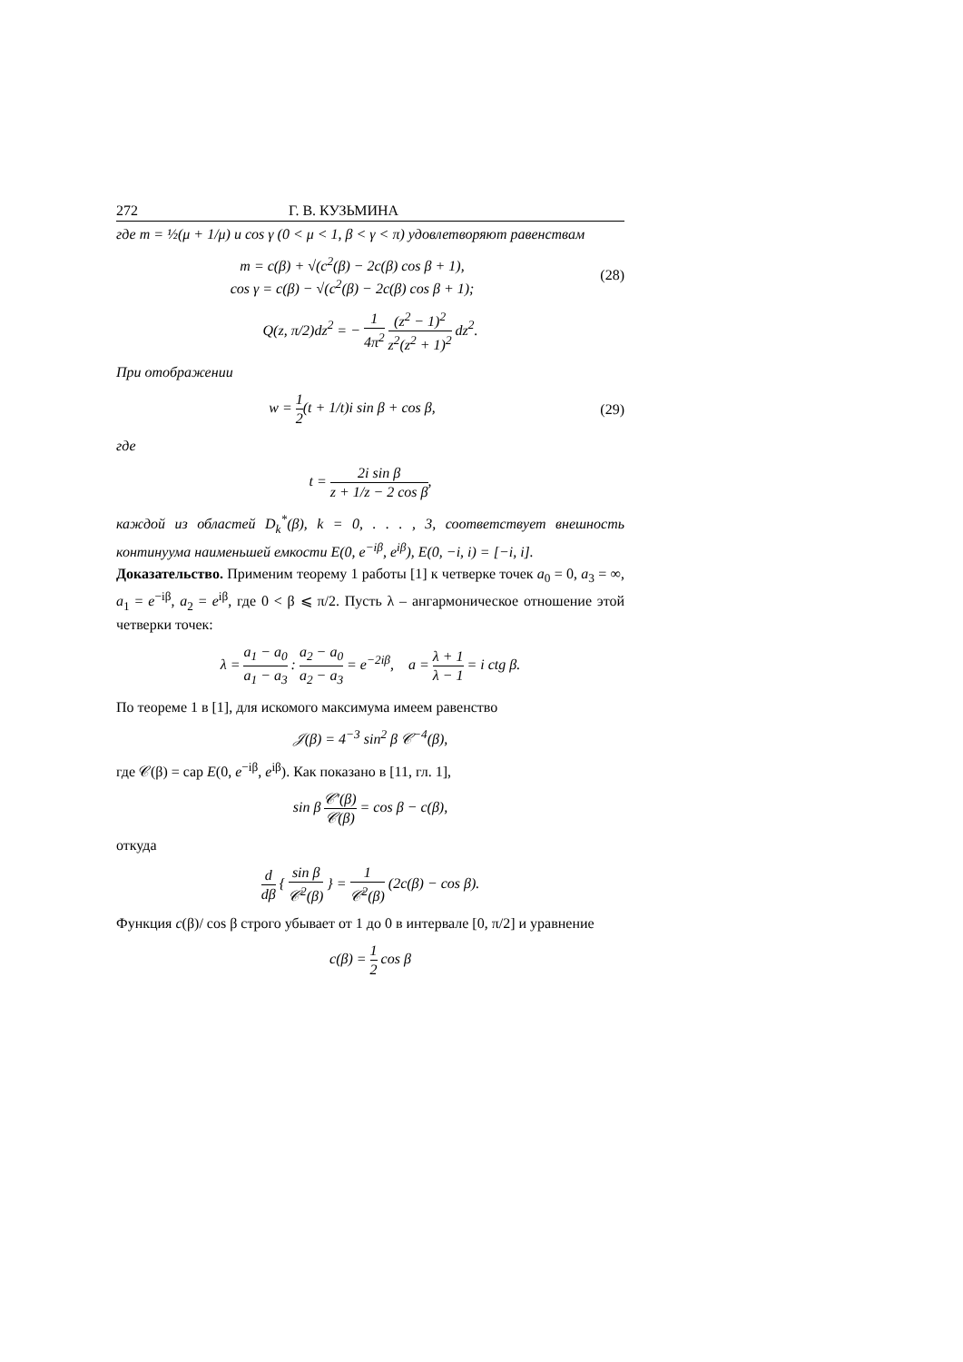272 Г. В. КУЗЬМИНА
где m = ½(μ + 1/μ) и cos γ (0 < μ < 1, β < γ < π) удовлетворяют равенствам
m = c(β) + √(c<sup>2</sup>(β) − 2c(β) cos β + 1),
cos γ = c(β) − √(c<sup>2</sup>(β) − 2c(β) cos β + 1);
(28)
Q(z, π/2)dz<sup>2</sup> = − 1 4π<sup>2</sup> (z<sup>2</sup> − 1)<sup>2</sup> z<sup>2</sup>(z<sup>2</sup> + 1)<sup>2</sup> dz<sup>2</sup>.
При отображении
w = 1 2(t + 1/t)i sin β + cos β,
(29)
где
t = 2i sin β z + 1/z − 2 cos β,
каждой из областей D<sub>k</sub><sup>*</sup>(β), k = 0, . . . , 3, соответствует внешность континуума наименьшей емкости E(0, e<sup>−iβ</sup>, e<sup>iβ</sup>), E(0, −i, i) = [−i, i].
Доказательство. Применим теорему 1 работы [1] к четверке точек a<sub>0</sub> = 0, a<sub>3</sub> = ∞, a<sub>1</sub> = e<sup>−iβ</sup>, a<sub>2</sub> = e<sup>iβ</sup>, где 0 < β ⩽ π/2. Пусть λ – ангармоническое отношение этой четверки точек:
λ = a<sub>1</sub> − a<sub>0</sub> a<sub>1</sub> − a<sub>3</sub> : a<sub>2</sub> − a<sub>0</sub> a<sub>2</sub> − a<sub>3</sub> = e<sup>−2iβ</sup>, a = λ + 1 λ − 1 = i ctg β.
По теореме 1 в [1], для искомого максимума имеем равенство
𝒥(β) = 4<sup>−3</sup> sin<sup>2</sup> β 𝒞<sup>−4</sup>(β),
где 𝒞(β) = cap E(0, e<sup>−iβ</sup>, e<sup>iβ</sup>). Как показано в [11, гл. 1],
sin β 𝒞′(β) 𝒞(β) = cos β − c(β),
откуда
d dβ { sin β 𝒞<sup>2</sup>(β) } = 1 𝒞<sup>2</sup>(β) (2c(β) − cos β).
Функция c(β)/ cos β строго убывает от 1 до 0 в интервале [0, π/2] и уравнение
c(β) = 1 2 cos β